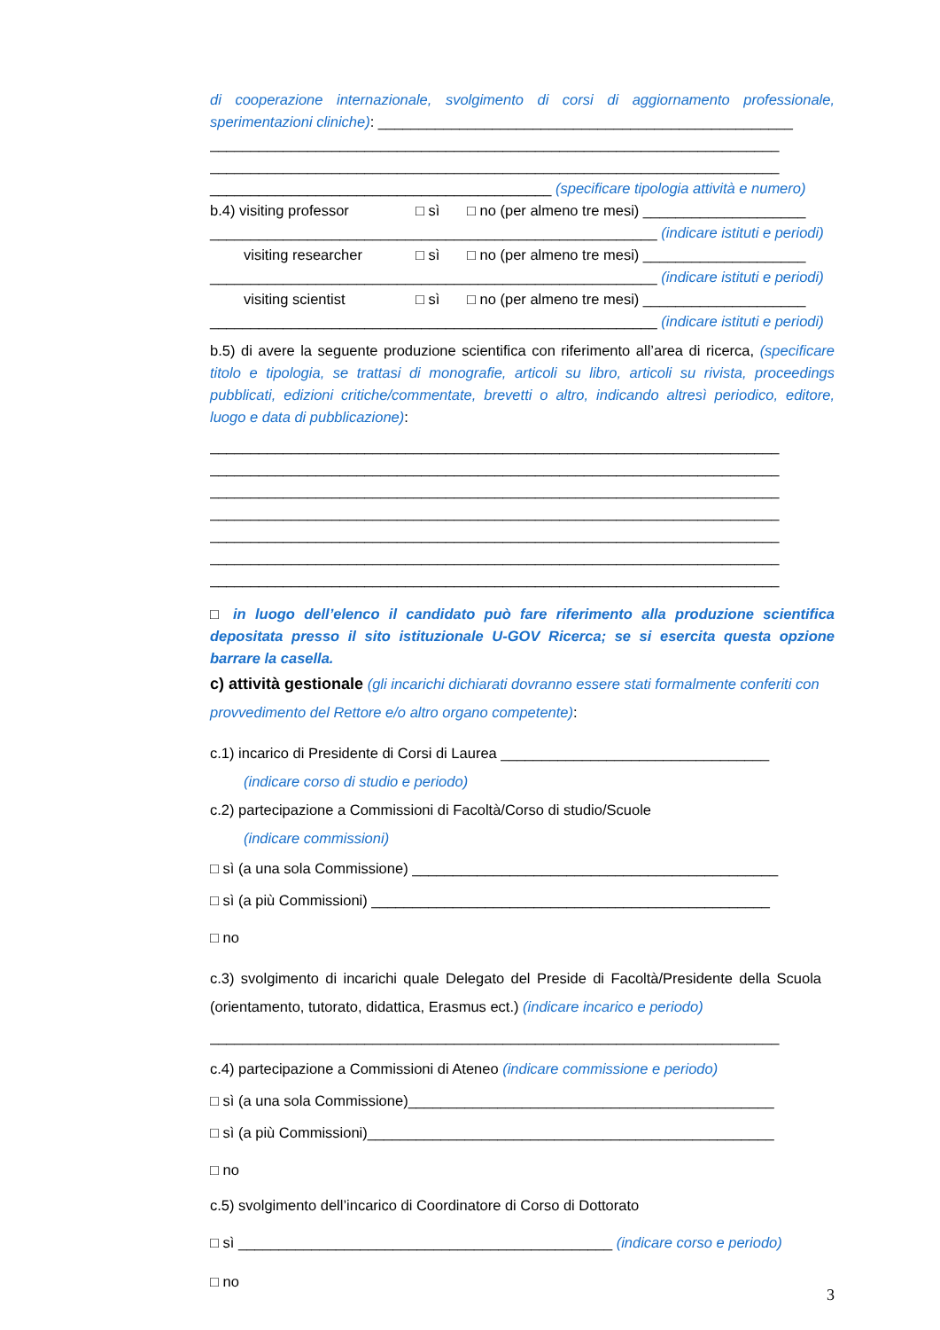di cooperazione internazionale, svolgimento di corsi di aggiornamento professionale, sperimentazioni cliniche): ___________________________________________________
______________________________________________________________________
______________________________________________________________________
__________________________________________ (specificare tipologia attività e numero)
b.4) visiting professor □ sì □ no (per almeno tre mesi) ____________________
_______________________________________________________ (indicare istituti e periodi)
visiting researcher □ sì □ no (per almeno tre mesi) ____________________
_______________________________________________________ (indicare istituti e periodi)
visiting scientist □ sì □ no (per almeno tre mesi) ____________________
_______________________________________________________ (indicare istituti e periodi)
b.5) di avere la seguente produzione scientifica con riferimento all’area di ricerca, (specificare titolo e tipologia, se trattasi di monografie, articoli su libro, articoli su rivista, proceedings pubblicati, edizioni critiche/commentate, brevetti o altro, indicando altresì periodico, editore, luogo e data di pubblicazione):
______________________________________________________________________
______________________________________________________________________
______________________________________________________________________
______________________________________________________________________
______________________________________________________________________
______________________________________________________________________
______________________________________________________________________
□ in luogo dell’elenco il candidato può fare riferimento alla produzione scientifica depositata presso il sito istituzionale U-GOV Ricerca; se si esercita questa opzione barrare la casella.
c) attività gestionale (gli incarichi dichiarati dovranno essere stati formalmente conferiti con provvedimento del Rettore e/o altro organo competente):
c.1) incarico di Presidente di Corsi di Laurea _________________________________
(indicare corso di studio e periodo)
c.2) partecipazione a Commissioni di Facoltà/Corso di studio/Scuole
(indicare commissioni)
□ sì (a una sola Commissione) _____________________________________________
□ sì (a più Commissioni) _________________________________________________
□ no
c.3) svolgimento di incarichi quale Delegato del Preside di Facoltà/Presidente della Scuola (orientamento, tutorato, didattica, Erasmus ect.) (indicare incarico e periodo)
______________________________________________________________________
c.4) partecipazione a Commissioni di Ateneo (indicare commissione e periodo)
□ sì (a una sola Commissione)_____________________________________________
□ sì (a più Commissioni)__________________________________________________
□ no
c.5) svolgimento dell’incarico di Coordinatore di Corso di Dottorato
□ sì ______________________________________________ (indicare corso e periodo)
□ no
3